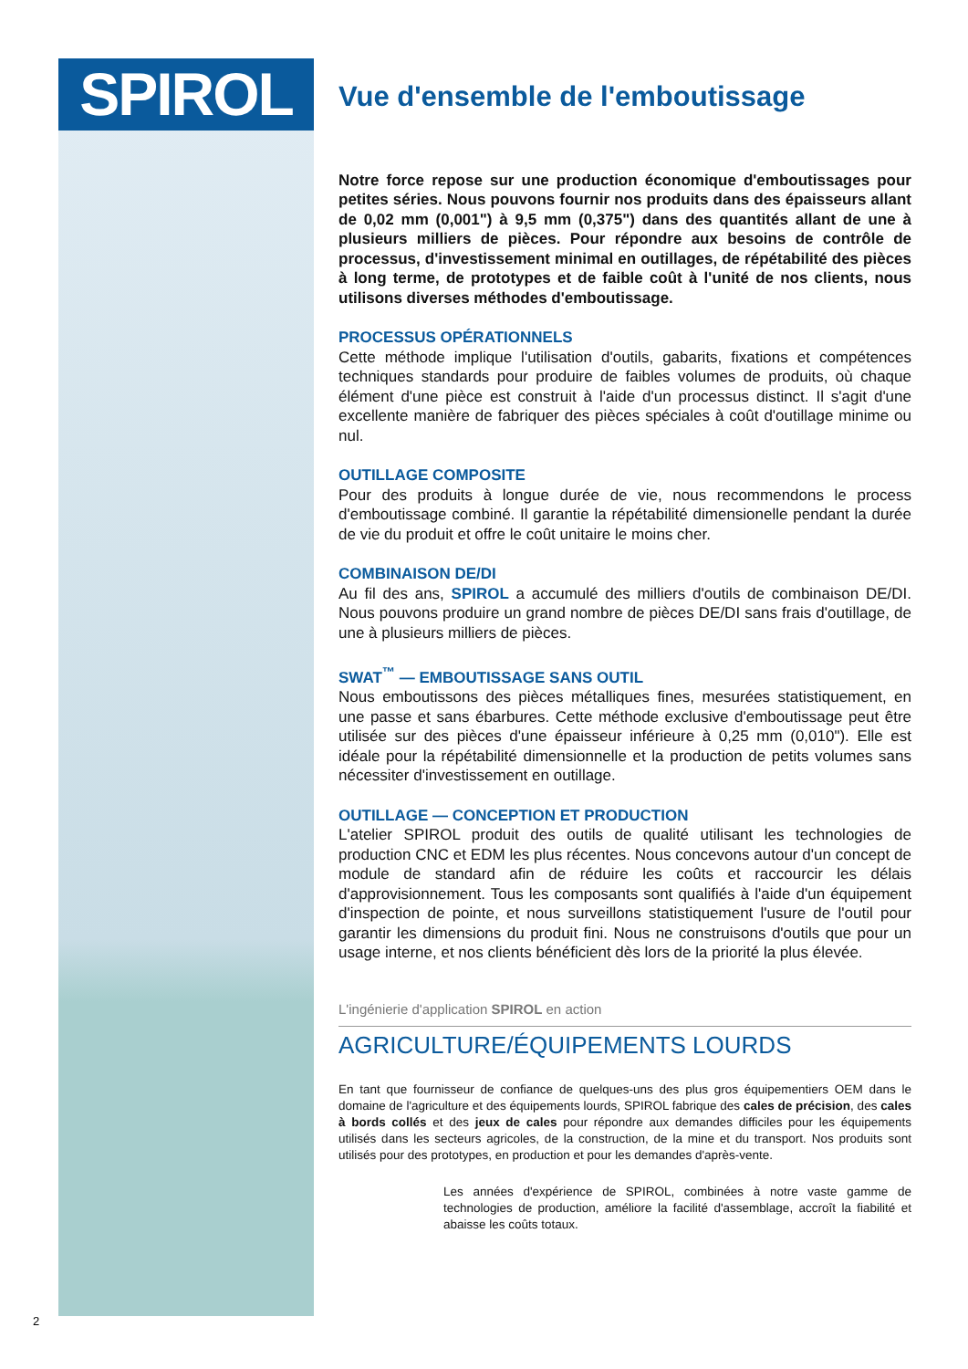SPIROL
Vue d'ensemble de l'emboutissage
Notre force repose sur une production économique d'emboutissages pour petites séries. Nous pouvons fournir nos produits dans des épaisseurs allant de 0,02 mm (0,001") à 9,5 mm (0,375") dans des quantités allant de une à plusieurs milliers de pièces. Pour répondre aux besoins de contrôle de processus, d'investissement minimal en outillages, de répétabilité des pièces à long terme, de prototypes et de faible coût à l'unité de nos clients, nous utilisons diverses méthodes d'emboutissage.
PROCESSUS OPÉRATIONNELS
Cette méthode implique l'utilisation d'outils, gabarits, fixations et compétences techniques standards pour produire de faibles volumes de produits, où chaque élément d'une pièce est construit à l'aide d'un processus distinct. Il s'agit d'une excellente manière de fabriquer des pièces spéciales à coût d'outillage minime ou nul.
OUTILLAGE COMPOSITE
Pour des produits à longue durée de vie, nous recommendons le process d'emboutissage combiné. Il garantie la répétabilité dimensionelle pendant la durée de vie du produit et offre le coût unitaire le moins cher.
COMBINAISON DE/DI
Au fil des ans, SPIROL a accumulé des milliers d'outils de combinaison DE/DI. Nous pouvons produire un grand nombre de pièces DE/DI sans frais d'outillage, de une à plusieurs milliers de pièces.
SWAT<sup>™</sup> — EMBOUTISSAGE SANS OUTIL
Nous emboutissons des pièces métalliques fines, mesurées statistiquement, en une passe et sans ébarbures. Cette méthode exclusive d'emboutissage peut être utilisée sur des pièces d'une épaisseur inférieure à 0,25 mm (0,010"). Elle est idéale pour la répétabilité dimensionnelle et la production de petits volumes sans nécessiter d'investissement en outillage.
OUTILLAGE — CONCEPTION ET PRODUCTION
L'atelier SPIROL produit des outils de qualité utilisant les technologies de production CNC et EDM les plus récentes. Nous concevons autour d'un concept de module de standard afin de réduire les coûts et raccourcir les délais d'approvisionnement. Tous les composants sont qualifiés à l'aide d'un équipement d'inspection de pointe, et nous surveillons statistiquement l'usure de l'outil pour garantir les dimensions du produit fini. Nous ne construisons d'outils que pour un usage interne, et nos clients bénéficient dès lors de la priorité la plus élevée.
L'ingénierie d'application SPIROL en action
AGRICULTURE/ÉQUIPEMENTS LOURDS
En tant que fournisseur de confiance de quelques-uns des plus gros équipementiers OEM dans le domaine de l'agriculture et des équipements lourds, SPIROL fabrique des cales de précision, des cales à bords collés et des jeux de cales pour répondre aux demandes difficiles pour les équipements utilisés dans les secteurs agricoles, de la construction, de la mine et du transport. Nos produits sont utilisés pour des prototypes, en production et pour les demandes d'après-vente.
Les années d'expérience de SPIROL, combinées à notre vaste gamme de technologies de production, améliore la facilité d'assemblage, accroît la fiabilité et abaisse les coûts totaux.
2